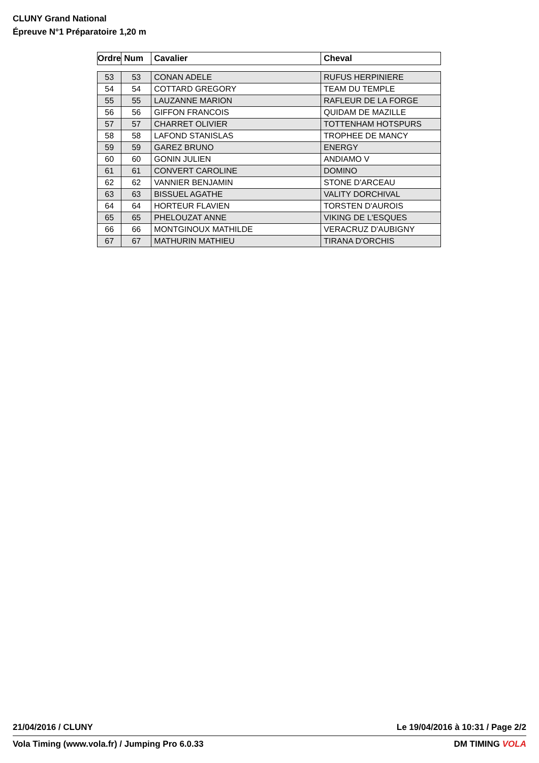CLUNY Grand National
Épreuve N°1 Préparatoire 1,20 m
| Ordre | Num | Cavalier | Cheval |
| --- | --- | --- | --- |
| 53 | 53 | CONAN ADELE | RUFUS HERPINIERE |
| 54 | 54 | COTTARD GREGORY | TEAM DU TEMPLE |
| 55 | 55 | LAUZANNE MARION | RAFLEUR DE LA FORGE |
| 56 | 56 | GIFFON FRANCOIS | QUIDAM DE MAZILLE |
| 57 | 57 | CHARRET OLIVIER | TOTTENHAM HOTSPURS |
| 58 | 58 | LAFOND STANISLAS | TROPHEE DE MANCY |
| 59 | 59 | GAREZ BRUNO | ENERGY |
| 60 | 60 | GONIN JULIEN | ANDIAMO V |
| 61 | 61 | CONVERT CAROLINE | DOMINO |
| 62 | 62 | VANNIER BENJAMIN | STONE D'ARCEAU |
| 63 | 63 | BISSUEL AGATHE | VALITY DORCHIVAL |
| 64 | 64 | HORTEUR FLAVIEN | TORSTEN D'AUROIS |
| 65 | 65 | PHELOUZAT ANNE | VIKING DE L'ESQUES |
| 66 | 66 | MONTGINOUX MATHILDE | VERACRUZ D'AUBIGNY |
| 67 | 67 | MATHURIN MATHIEU | TIRANA D'ORCHIS |
21/04/2016 / CLUNY Le 19/04/2016 à 10:31 / Page 2/2
Vola Timing (www.vola.fr) / Jumping Pro 6.0.33 DM TIMING VOLA